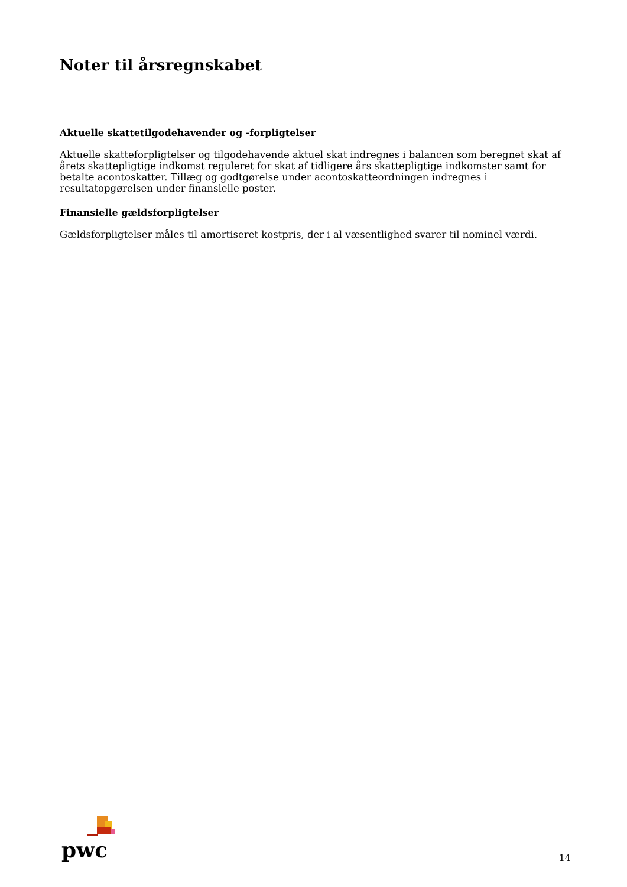Noter til årsregnskabet
Aktuelle skattetilgodehavender og -forpligtelser
Aktuelle skatteforpligtelser og tilgodehavende aktuel skat indregnes i balancen som beregnet skat af årets skattepligtige indkomst reguleret for skat af tidligere års skattepligtige indkomster samt for betalte acontoskatter. Tillæg og godtgørelse under acontoskatteordningen indregnes i resultatopgørelsen under finansielle poster.
Finansielle gældsforpligtelser
Gældsforpligtelser måles til amortiseret kostpris, der i al væsentlighed svarer til nominel værdi.
pwc
14